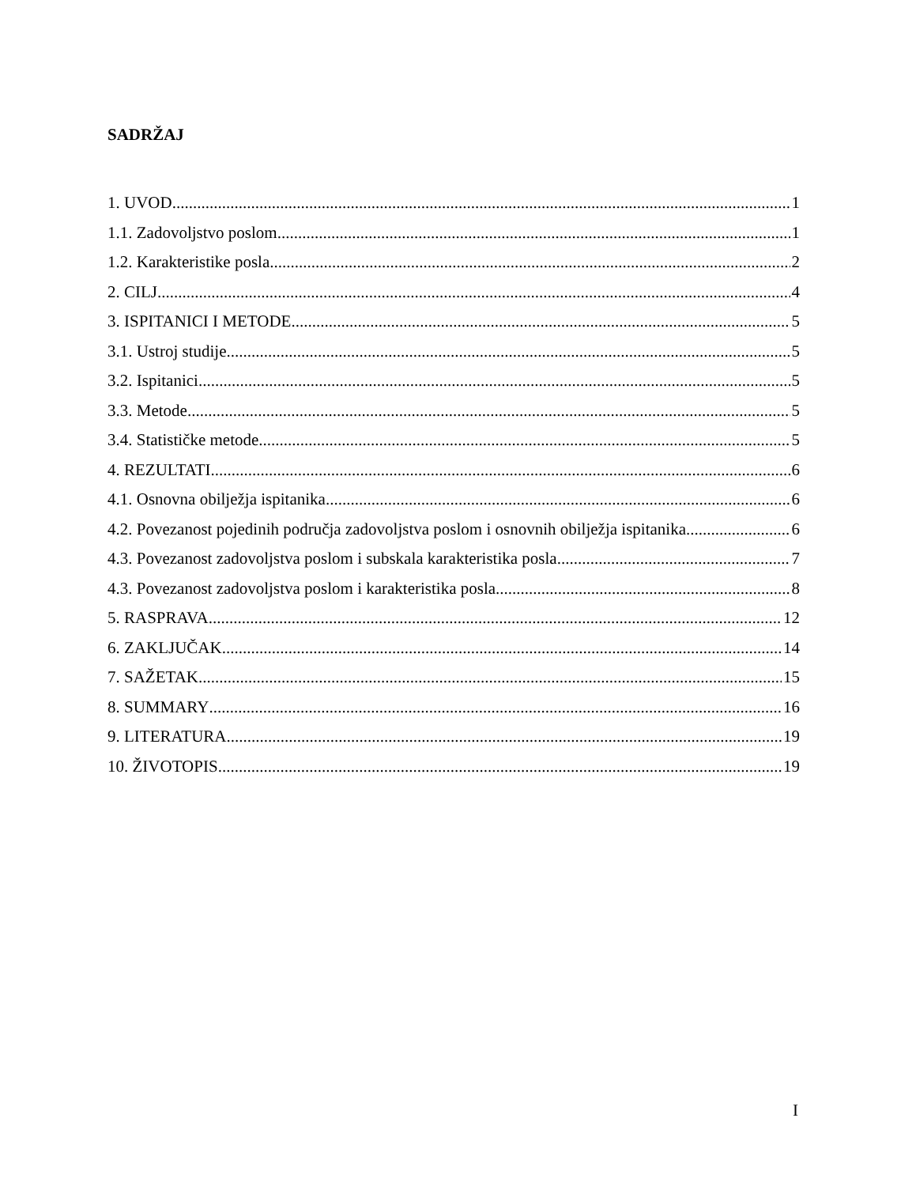SADRŽAJ
1. UVOD 1
1.1. Zadovoljstvo poslom 1
1.2. Karakteristike posla 2
2. CILJ 4
3. ISPITANICI I METODE 5
3.1. Ustroj studije 5
3.2. Ispitanici 5
3.3. Metode 5
3.4. Statističke metode 5
4. REZULTATI 6
4.1. Osnovna obilježja ispitanika 6
4.2. Povezanost pojedinih područja zadovoljstva poslom i osnovnih obilježja ispitanika 6
4.3. Povezanost zadovoljstva poslom i subskala karakteristika posla 7
4.3. Povezanost zadovoljstva poslom i karakteristika posla 8
5. RASPRAVA 12
6. ZAKLJUČAK 14
7. SAŽETAK 15
8. SUMMARY 16
9. LITERATURA 19
10. ŽIVOTOPIS 19
I